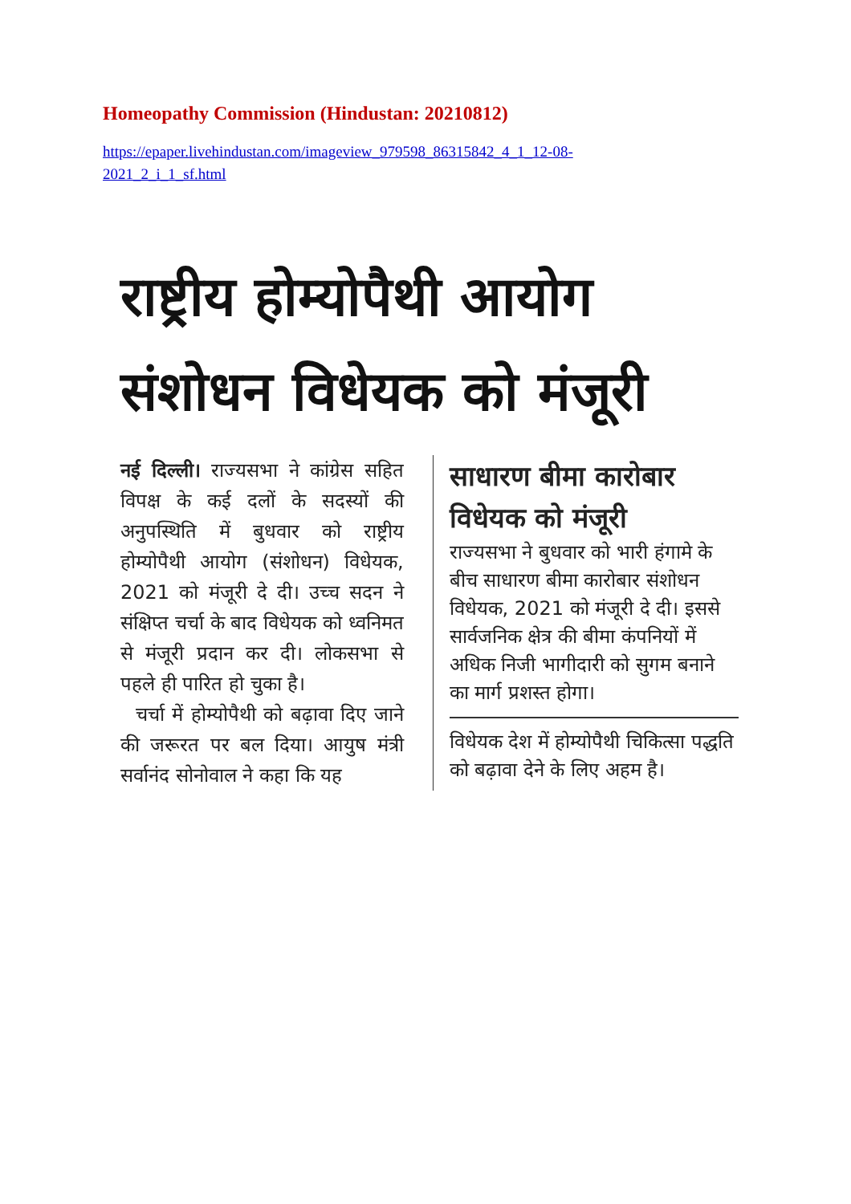Homeopathy Commission (Hindustan: 20210812)
https://epaper.livehindustan.com/imageview_979598_86315842_4_1_12-08-
2021_2_i_1_sf.html
राष्ट्रीय होम्योपैथी आयोग संशोधन विधेयक को मंजूरी
नई दिल्ली। राज्यसभा ने कांग्रेस सहित विपक्ष के कई दलों के सदस्यों की अनुपस्थिति में बुधवार को राष्ट्रीय होम्योपैथी आयोग (संशोधन) विधेयक, 2021 को मंजूरी दे दी। उच्च सदन ने संक्षिप्त चर्चा के बाद विधेयक को ध्वनिमत से मंजूरी प्रदान कर दी। लोकसभा से पहले ही पारित हो चुका है।
चर्चा में होम्योपैथी को बढ़ावा दिए जाने की जरूरत पर बल दिया। आयुष मंत्री सर्वानंद सोनोवाल ने कहा कि यह
साधारण बीमा कारोबार विधेयक को मंजूरी
राज्यसभा ने बुधवार को भारी हंगामे के बीच साधारण बीमा कारोबार संशोधन विधेयक, 2021 को मंजूरी दे दी। इससे सार्वजनिक क्षेत्र की बीमा कंपनियों में अधिक निजी भागीदारी को सुगम बनाने का मार्ग प्रशस्त होगा।
विधेयक देश में होम्योपैथी चिकित्सा पद्धति को बढ़ावा देने के लिए अहम है।